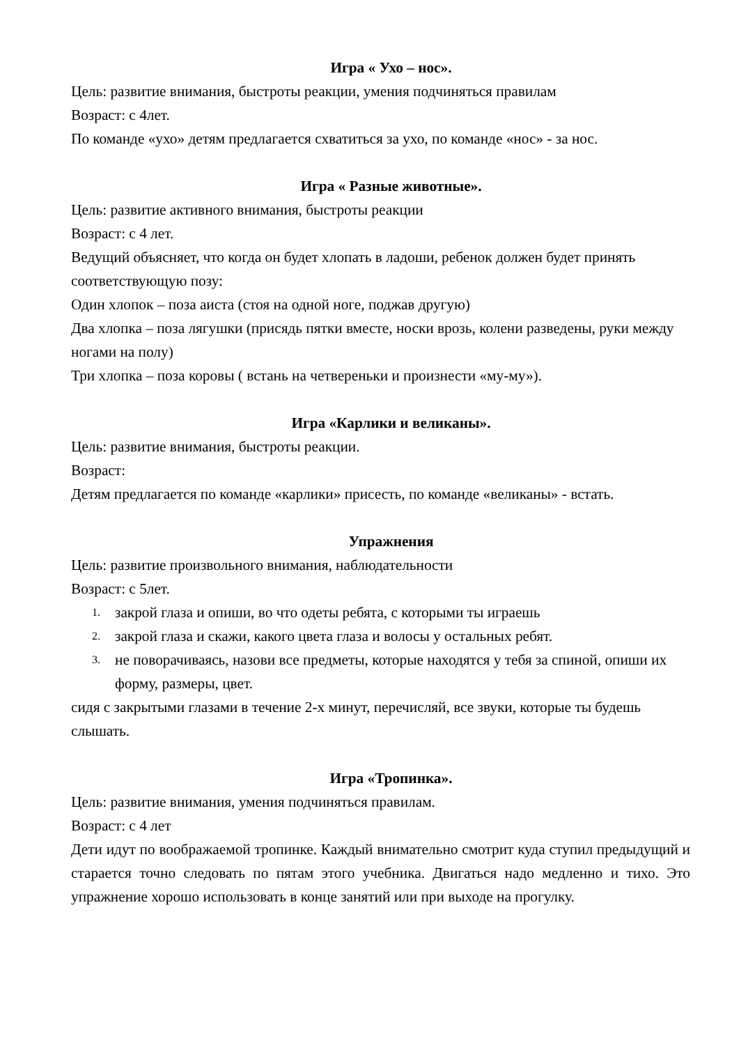Игра « Ухо – нос».
Цель: развитие внимания, быстроты реакции, умения подчиняться правилам
Возраст: с 4лет.
По команде «ухо» детям предлагается схватиться за ухо, по команде «нос» - за нос.
Игра « Разные животные».
Цель: развитие активного внимания, быстроты реакции
Возраст: с 4 лет.
Ведущий объясняет, что когда он будет хлопать в ладоши, ребенок должен будет принять соответствующую позу:
Один хлопок – поза аиста (стоя на одной ноге, поджав другую)
Два хлопка – поза лягушки (присядь пятки вместе, носки врозь, колени разведены, руки между ногами на полу)
Три хлопка – поза коровы ( встань на четвереньки и произнести «му-му»).
Игра «Карлики и великаны».
Цель: развитие внимания, быстроты реакции.
Возраст:
Детям предлагается по команде «карлики» присесть, по команде «великаны» - встать.
Упражнения
Цель: развитие произвольного внимания, наблюдательности
Возраст: с 5лет.
1. закрой глаза и опиши, во что одеты ребята, с которыми ты играешь
2. закрой глаза и скажи, какого цвета глаза и волосы у остальных ребят.
3. не поворачиваясь, назови все предметы, которые находятся у тебя за спиной, опиши их форму, размеры, цвет.
сидя с закрытыми глазами в течение 2-х минут, перечисляй, все звуки, которые ты будешь слышать.
Игра «Тропинка».
Цель: развитие внимания, умения подчиняться правилам.
Возраст: с 4 лет
Дети идут по воображаемой тропинке. Каждый внимательно смотрит куда ступил предыдущий и старается точно следовать по пятам этого учебника. Двигаться надо медленно и тихо. Это упражнение хорошо использовать в конце занятий или при выходе на прогулку.